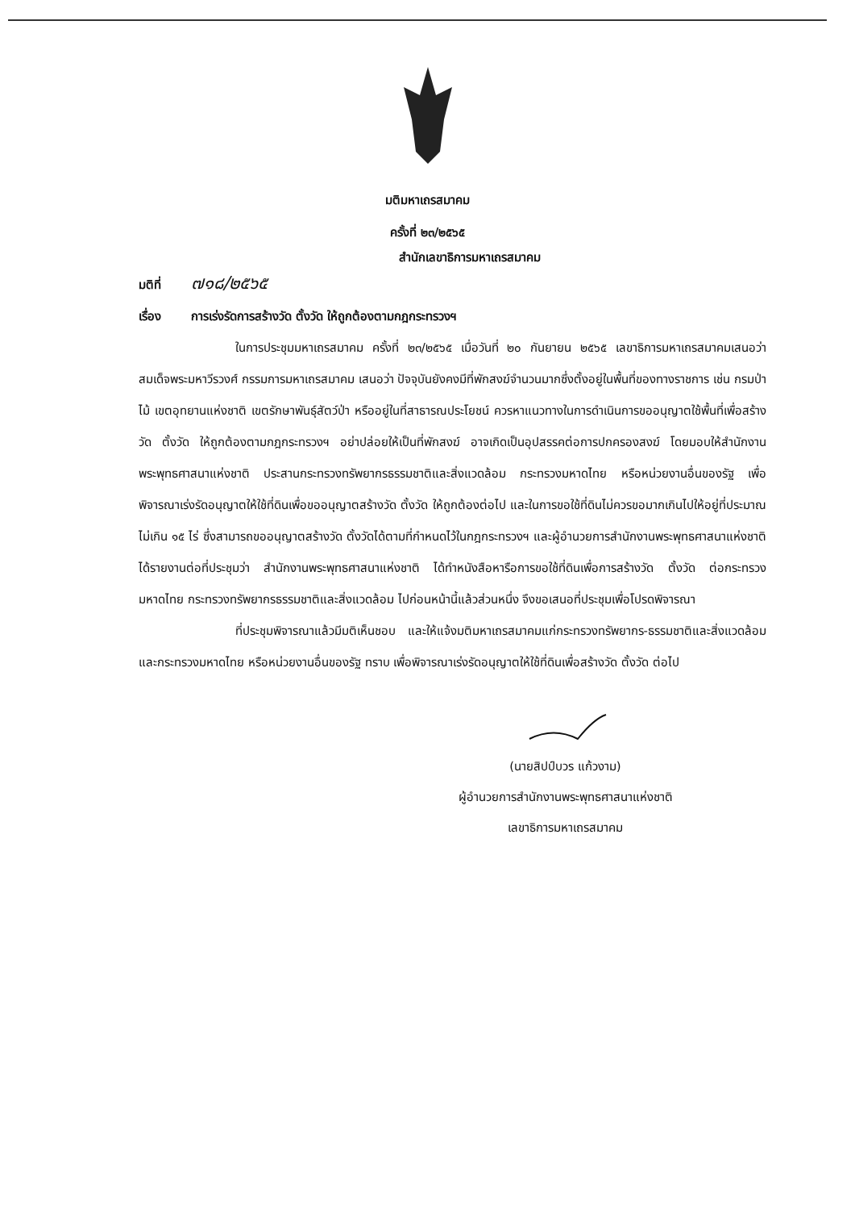มติมหาเถรสมาคม
ครั้งที่ ๒๓/๒๕๖๕
สำนักเลขาธิการมหาเถรสมาคม
มติที่ ๗๑๘/๒๕๖๕
เรื่อง การเร่งรัดการสร้างวัด ตั้งวัด ให้ถูกต้องตามกฎกระทรวงฯ
ในการประชุมมหาเถรสมาคม ครั้งที่ ๒๓/๒๕๖๕ เมื่อวันที่ ๒๐ กันยายน ๒๕๖๕ เลขาธิการมหาเถรสมาคมเสนอว่า สมเด็จพระมหาวีรวงศ์ กรรมการมหาเถรสมาคม เสนอว่า ปัจจุบันยังคงมีที่พักสงฆ์จำนวนมากซึ่งตั้งอยู่ในพื้นที่ของทางราชการ เช่น กรมป่าไม้ เขตอุทยานแห่งชาติ เขตรักษาพันธุ์สัตว์ป่า หรืออยู่ในที่สาธารณประโยชน์ ควรหาแนวทางในการดำเนินการขออนุญาตใช้พื้นที่เพื่อสร้างวัด ตั้งวัด ให้ถูกต้องตามกฎกระทรวงฯ อย่าปล่อยให้เป็นที่พักสงฆ์ อาจเกิดเป็นอุปสรรคต่อการปกครองสงฆ์ โดยมอบให้สำนักงานพระพุทธศาสนาแห่งชาติ ประสานกระทรวงทรัพยากรธรรมชาติและสิ่งแวดล้อม กระทรวงมหาดไทย หรือหน่วยงานอื่นของรัฐ เพื่อพิจารณาเร่งรัดอนุญาตให้ใช้ที่ดินเพื่อขออนุญาตสร้างวัด ตั้งวัด ให้ถูกต้องต่อไป และในการขอใช้ที่ดินไม่ควรขอมากเกินไปให้อยู่ที่ประมาณไม่เกิน ๑๕ ไร่ ซึ่งสามารถขออนุญาตสร้างวัด ตั้งวัดได้ตามที่กำหนดไว้ในกฎกระทรวงฯ และผู้อำนวยการสำนักงานพระพุทธศาสนาแห่งชาติได้รายงานต่อที่ประชุมว่า สำนักงานพระพุทธศาสนาแห่งชาติ ได้ทำหนังสือหารือการขอใช้ที่ดินเพื่อการสร้างวัด ตั้งวัด ต่อกระทรวงมหาดไทย กระทรวงทรัพยากรธรรมชาติและสิ่งแวดล้อม ไปก่อนหน้านี้แล้วส่วนหนึ่ง จึงขอเสนอที่ประชุมเพื่อโปรดพิจารณา
ที่ประชุมพิจารณาแล้วมีมติเห็นชอบ และให้แจ้งมติมหาเถรสมาคมแก่กระทรวงทรัพยากร-ธรรมชาติและสิ่งแวดล้อม และกระทรวงมหาดไทย หรือหน่วยงานอื่นของรัฐ ทราบ เพื่อพิจารณาเร่งรัดอนุญาตให้ใช้ที่ดินเพื่อสร้างวัด ตั้งวัด ต่อไป
(นายสิปป์บวร แก้วงาม)
ผู้อำนวยการสำนักงานพระพุทธศาสนาแห่งชาติ
เลขาธิการมหาเถรสมาคม